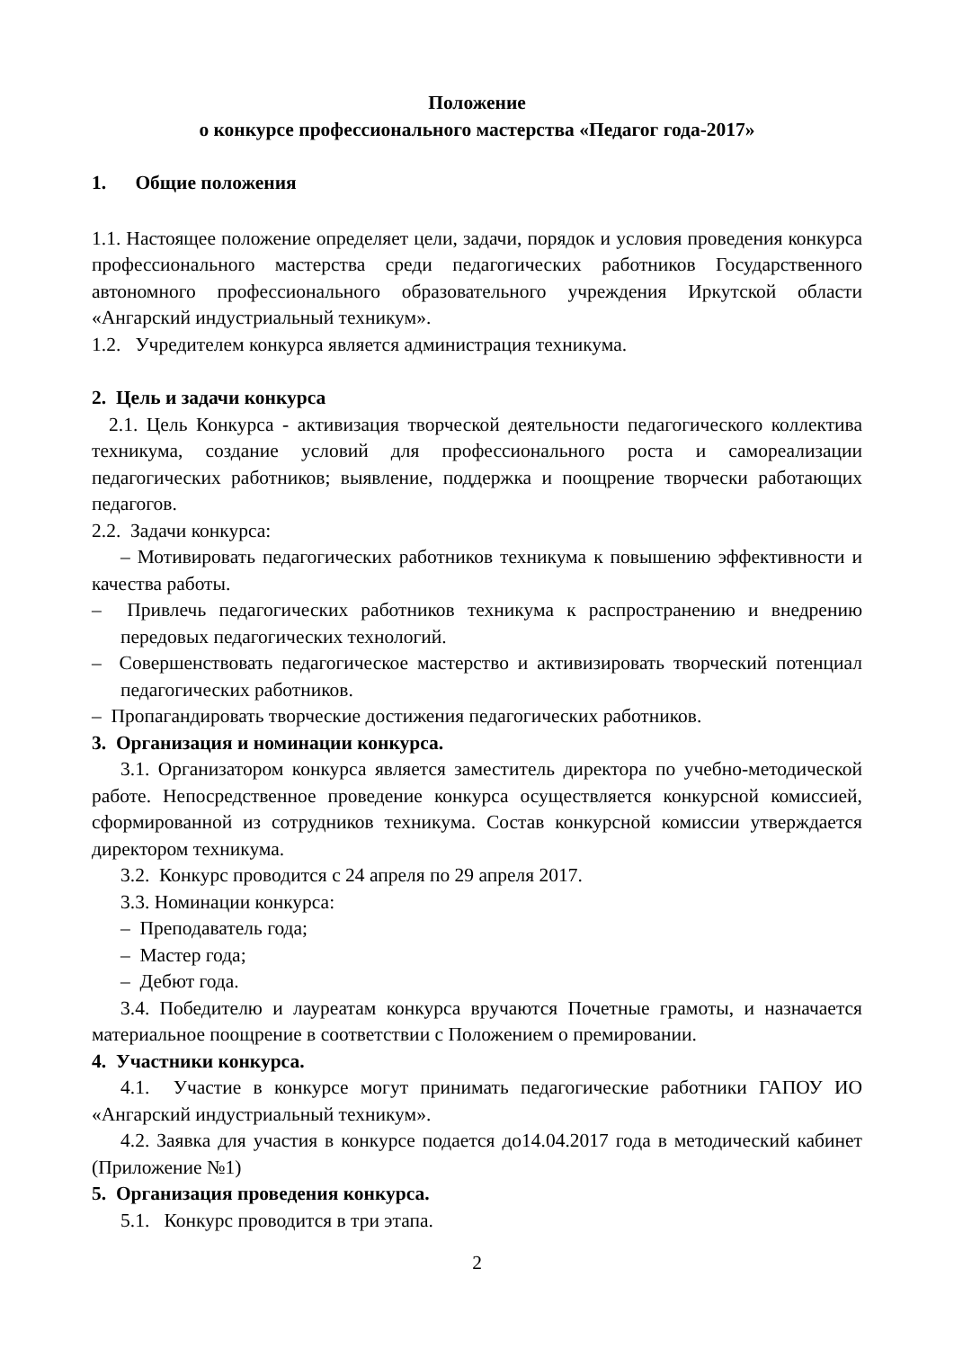Положение
о конкурсе профессионального мастерства «Педагог года-2017»
1. Общие положения
1.1. Настоящее положение определяет цели, задачи, порядок и условия проведения конкурса профессионального мастерства среди педагогических работников Государственного автономного профессионального образовательного учреждения Иркутской области «Ангарский индустриальный техникум».
1.2. Учредителем конкурса является администрация техникума.
2. Цель и задачи конкурса
2.1. Цель Конкурса - активизация творческой деятельности педагогического коллектива техникума, создание условий для профессионального роста и самореализации педагогических работников; выявление, поддержка и поощрение творчески работающих педагогов.
2.2. Задачи конкурса:
– Мотивировать педагогических работников техникума к повышению эффективности и качества работы.
– Привлечь педагогических работников техникума к распространению и внедрению передовых педагогических технологий.
– Совершенствовать педагогическое мастерство и активизировать творческий потенциал педагогических работников.
– Пропагандировать творческие достижения педагогических работников.
3. Организация и номинации конкурса.
3.1. Организатором конкурса является заместитель директора по учебно-методической работе. Непосредственное проведение конкурса осуществляется конкурсной комиссией, сформированной из сотрудников техникума. Состав конкурсной комиссии утверждается директором техникума.
3.2. Конкурс проводится с 24 апреля по 29 апреля 2017.
3.3. Номинации конкурса:
– Преподаватель года;
– Мастер года;
– Дебют года.
3.4. Победителю и лауреатам конкурса вручаются Почетные грамоты, и назначается материальное поощрение в соответствии с Положением о премировании.
4. Участники конкурса.
4.1. Участие в конкурсе могут принимать педагогические работники ГАПОУ ИО «Ангарский индустриальный техникум».
4.2. Заявка для участия в конкурсе подается до14.04.2017 года в методический кабинет (Приложение №1)
5. Организация проведения конкурса.
5.1. Конкурс проводится в три этапа.
2